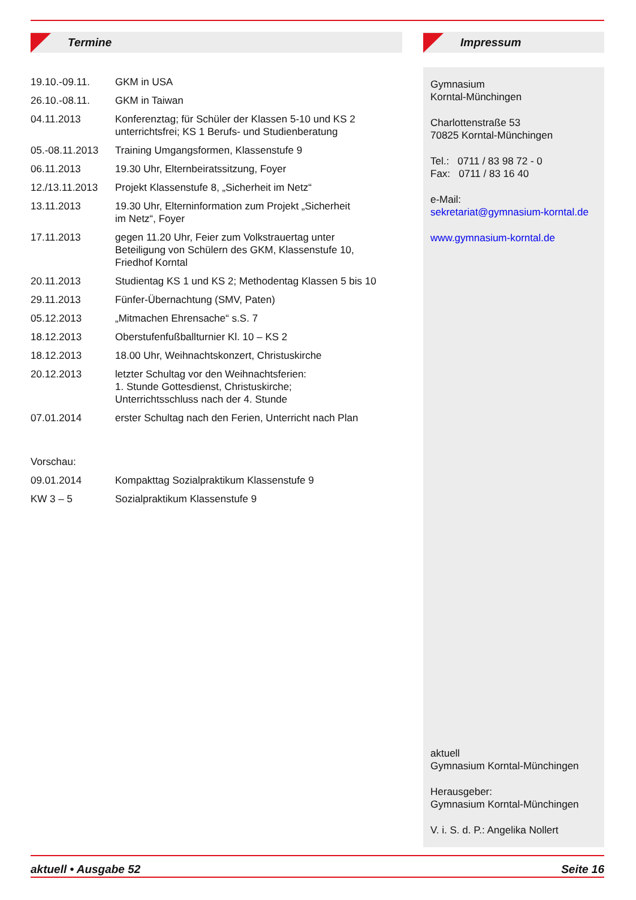Termine
| 19.10.-09.11. | GKM in USA |
| 26.10.-08.11. | GKM in Taiwan |
| 04.11.2013 | Konferenztag; für Schüler der Klassen 5-10 und KS 2 unterrichtsfrei; KS 1 Berufs- und Studienberatung |
| 05.-08.11.2013 | Training Umgangsformen, Klassenstufe 9 |
| 06.11.2013 | 19.30 Uhr, Elternbeiratssitzung, Foyer |
| 12./13.11.2013 | Projekt Klassenstufe 8, „Sicherheit im Netz“ |
| 13.11.2013 | 19.30 Uhr, Elterninformation zum Projekt „Sicherheit im Netz“, Foyer |
| 17.11.2013 | gegen 11.20 Uhr, Feier zum Volkstrauertag unter Beteiligung von Schülern des GKM, Klassenstufe 10, Friedhof Korntal |
| 20.11.2013 | Studientag KS 1 und KS 2; Methodentag Klassen 5 bis 10 |
| 29.11.2013 | Fünfer-Übernachtung (SMV, Paten) |
| 05.12.2013 | „Mitmachen Ehrensache“ s.S. 7 |
| 18.12.2013 | Oberstufenfußballturnier Kl. 10 – KS 2 |
| 18.12.2013 | 18.00 Uhr, Weihnachtskonzert, Christuskirche |
| 20.12.2013 | letzter Schultag vor den Weihnachtsferien: 1. Stunde Gottesdienst, Christuskirche; Unterrichtsschluss nach der 4. Stunde |
| 07.01.2014 | erster Schultag nach den Ferien, Unterricht nach Plan |
| Vorschau: | |
| 09.01.2014 | Kompakttag Sozialpraktikum Klassenstufe 9 |
| KW 3 – 5 | Sozialpraktikum Klassenstufe 9 |
Impressum
Gymnasium
Korntal-Münchingen
Charlottenstraße 53
70825 Korntal-Münchingen
Tel.: 0711 / 83 98 72 - 0
Fax: 0711 / 83 16 40
e-Mail:
sekretariat@gymnasium-korntal.de
www.gymnasium-korntal.de
aktuell
Gymnasium Korntal-Münchingen
Herausgeber:
Gymnasium Korntal-Münchingen
V. i. S. d. P.: Angelika Nollert
aktuell • Ausgabe 52 Seite 16